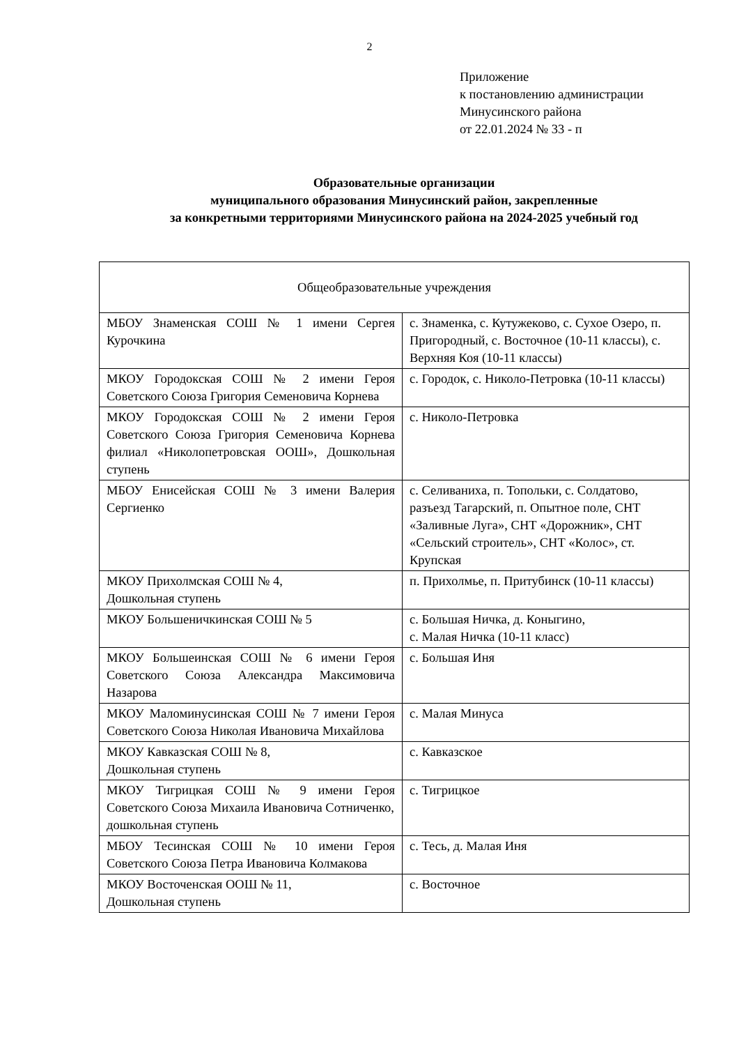2
Приложение
к постановлению администрации
Минусинского района
от 22.01.2024 № 33 - п
Образовательные организации
муниципального образования Минусинский район, закрепленные
за конкретными территориями Минусинского района на 2024-2025 учебный год
| Общеобразовательные учреждения | |
| МБОУ Знаменская СОШ № 1 имени Сергея Курочкина | с. Знаменка, с. Кутужеково, с. Сухое Озеро, п. Пригородный, с. Восточное (10-11 классы), с. Верхняя Коя (10-11 классы) |
| МКОУ Городокская СОШ № 2 имени Героя Советского Союза Григория Семеновича Корнева | с. Городок, с. Николо-Петровка (10-11 классы) |
| МКОУ Городокская СОШ № 2 имени Героя Советского Союза Григория Семеновича Корнева филиал «Николопетровская ООШ», Дошкольная ступень | с. Николо-Петровка |
| МБОУ Енисейская СОШ № 3 имени Валерия Сергиенко | с. Селиваниха, п. Топольки, с. Солдатово, разъезд Тагарский, п. Опытное поле, СНТ «Заливные Луга», СНТ «Дорожник», СНТ «Сельский строитель», СНТ «Колос», ст. Крупская |
| МКОУ Прихолмская СОШ № 4, Дошкольная ступень | п. Прихолмье, п. Притубинск (10-11 классы) |
| МКОУ Большеничкинская СОШ № 5 | с. Большая Ничка, д. Коныгино, с. Малая Ничка (10-11 класс) |
| МКОУ Большеинская СОШ № 6 имени Героя Советского Союза Александра Максимовича Назарова | с. Большая Иня |
| МКОУ Маломинусинская СОШ № 7 имени Героя Советского Союза Николая Ивановича Михайлова | с. Малая Минуса |
| МКОУ Кавказская СОШ № 8, Дошкольная ступень | с. Кавказское |
| МКОУ Тигрицкая СОШ № 9 имени Героя Советского Союза Михаила Ивановича Сотниченко, дошкольная ступень | с. Тигрицкое |
| МБОУ Тесинская СОШ № 10 имени Героя Советского Союза Петра Ивановича Колмакова | с. Тесь, д. Малая Иня |
| МКОУ Восточенская ООШ № 11, Дошкольная ступень | с. Восточное |